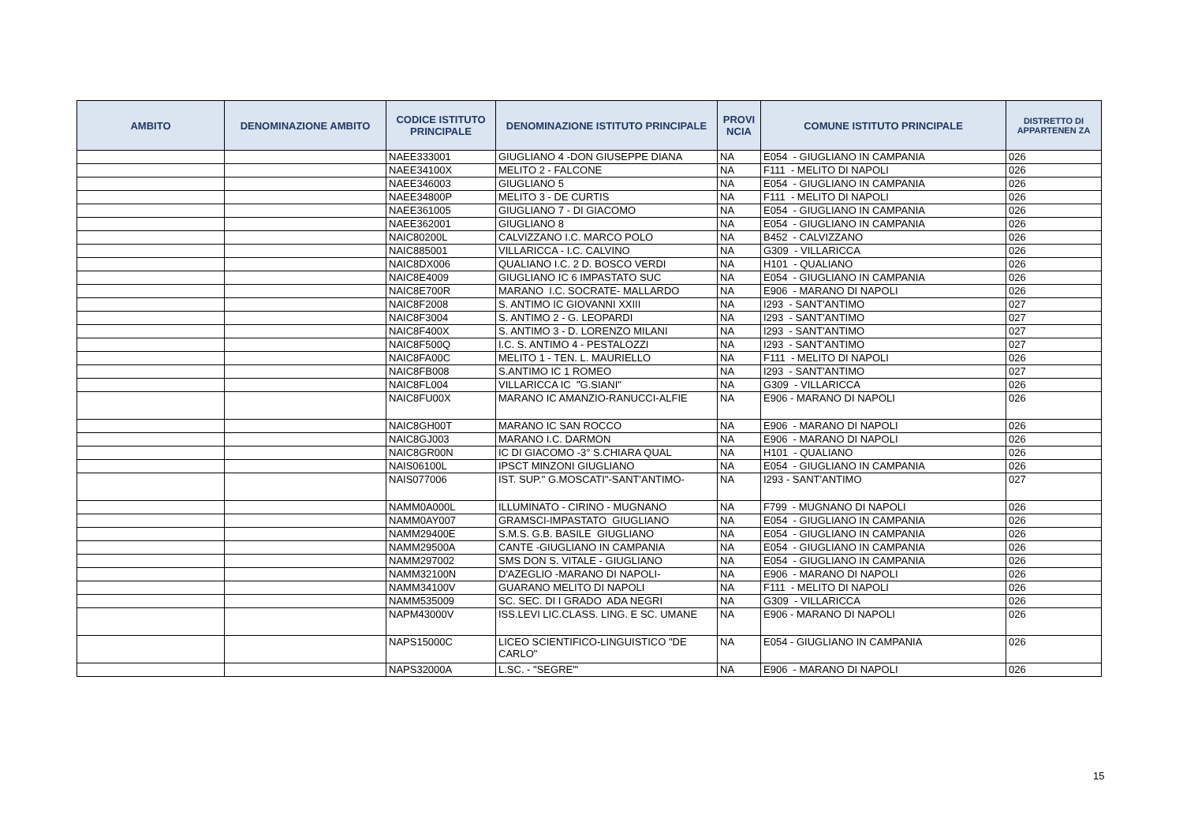| AMBITO | DENOMINAZIONE AMBITO | CODICE ISTITUTO PRINCIPALE | DENOMINAZIONE ISTITUTO PRINCIPALE | PROVI NCIA | COMUNE ISTITUTO PRINCIPALE | DISTRETTO DI APPARTENEN ZA |
| --- | --- | --- | --- | --- | --- | --- |
| | | NAEE333001 | GIUGLIANO 4 -DON GIUSEPPE DIANA | NA | E054 - GIUGLIANO IN CAMPANIA | 026 |
| | | NAEE34100X | MELITO 2 - FALCONE | NA | F111 - MELITO DI NAPOLI | 026 |
| | | NAEE346003 | GIUGLIANO 5 | NA | E054 - GIUGLIANO IN CAMPANIA | 026 |
| | | NAEE34800P | MELITO 3 - DE CURTIS | NA | F111 - MELITO DI NAPOLI | 026 |
| | | NAEE361005 | GIUGLIANO 7 - DI GIACOMO | NA | E054 - GIUGLIANO IN CAMPANIA | 026 |
| | | NAEE362001 | GIUGLIANO 8 | NA | E054 - GIUGLIANO IN CAMPANIA | 026 |
| | | NAIC80200L | CALVIZZANO I.C. MARCO POLO | NA | B452 - CALVIZZANO | 026 |
| | | NAIC885001 | VILLARICCA - I.C. CALVINO | NA | G309 - VILLARICCA | 026 |
| | | NAIC8DX006 | QUALIANO I.C. 2 D. BOSCO VERDI | NA | H101 - QUALIANO | 026 |
| | | NAIC8E4009 | GIUGLIANO IC 6 IMPASTATO SUC | NA | E054 - GIUGLIANO IN CAMPANIA | 026 |
| | | NAIC8E700R | MARANO I.C. SOCRATE- MALLARDO | NA | E906 - MARANO DI NAPOLI | 026 |
| | | NAIC8F2008 | S. ANTIMO IC GIOVANNI XXIII | NA | I293 - SANT'ANTIMO | 027 |
| | | NAIC8F3004 | S. ANTIMO 2 - G. LEOPARDI | NA | I293 - SANT'ANTIMO | 027 |
| | | NAIC8F400X | S. ANTIMO 3 - D. LORENZO MILANI | NA | I293 - SANT'ANTIMO | 027 |
| | | NAIC8F500Q | I.C. S. ANTIMO 4 - PESTALOZZI | NA | I293 - SANT'ANTIMO | 027 |
| | | NAIC8FA00C | MELITO 1 - TEN. L. MAURIELLO | NA | F111 - MELITO DI NAPOLI | 026 |
| | | NAIC8FB008 | S.ANTIMO IC 1 ROMEO | NA | I293 - SANT'ANTIMO | 027 |
| | | NAIC8FL004 | VILLARICCA IC "G.SIANI" | NA | G309 - VILLARICCA | 026 |
| | | NAIC8FU00X | MARANO IC AMANZIO-RANUCCI-ALFIE | NA | E906 - MARANO DI NAPOLI | 026 |
| | | NAIC8GH00T | MARANO IC SAN ROCCO | NA | E906 - MARANO DI NAPOLI | 026 |
| | | NAIC8GJ003 | MARANO I.C. DARMON | NA | E906 - MARANO DI NAPOLI | 026 |
| | | NAIC8GR00N | IC DI GIACOMO -3° S.CHIARA QUAL | NA | H101 - QUALIANO | 026 |
| | | NAIS06100L | IPSCT MINZONI GIUGLIANO | NA | E054 - GIUGLIANO IN CAMPANIA | 026 |
| | | NAIS077006 | IST. SUP." G.MOSCATI"-SANT'ANTIMO- | NA | I293 - SANT'ANTIMO | 027 |
| | | NAMM0A000L | ILLUMINATO - CIRINO - MUGNANO | NA | F799 - MUGNANO DI NAPOLI | 026 |
| | | NAMM0AY007 | GRAMSCI-IMPASTATO GIUGLIANO | NA | E054 - GIUGLIANO IN CAMPANIA | 026 |
| | | NAMM29400E | S.M.S. G.B. BASILE GIUGLIANO | NA | E054 - GIUGLIANO IN CAMPANIA | 026 |
| | | NAMM29500A | CANTE -GIUGLIANO IN CAMPANIA | NA | E054 - GIUGLIANO IN CAMPANIA | 026 |
| | | NAMM297002 | SMS DON S. VITALE - GIUGLIANO | NA | E054 - GIUGLIANO IN CAMPANIA | 026 |
| | | NAMM32100N | D'AZEGLIO -MARANO DI NAPOLI- | NA | E906 - MARANO DI NAPOLI | 026 |
| | | NAMM34100V | GUARANO MELITO DI NAPOLI | NA | F111 - MELITO DI NAPOLI | 026 |
| | | NAMM535009 | SC. SEC. DI I GRADO ADA NEGRI | NA | G309 - VILLARICCA | 026 |
| | | NAPM43000V | ISS.LEVI LIC.CLASS. LING. E SC. UMANE | NA | E906 - MARANO DI NAPOLI | 026 |
| | | NAPS15000C | LICEO SCIENTIFICO-LINGUISTICO "DE CARLO" | NA | E054 - GIUGLIANO IN CAMPANIA | 026 |
| | | NAPS32000A | L.SC. - "SEGRE"' | NA | E906 - MARANO DI NAPOLI | 026 |
15